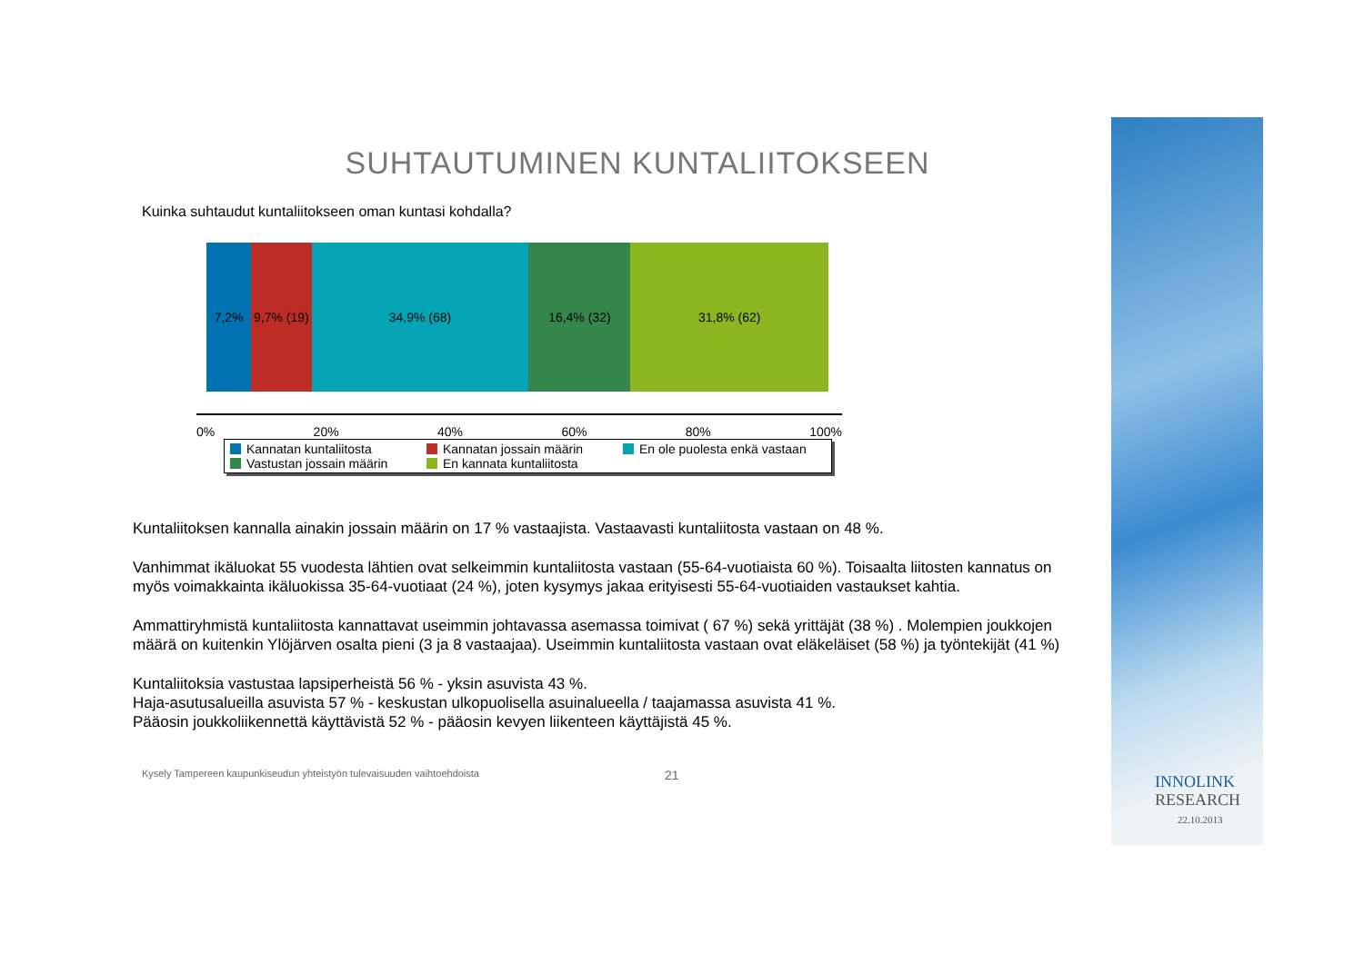INNOLINK
RESEARCH
22.10.2013
SUHTAUTUMINEN KUNTALIITOKSEEN
Kuinka suhtaudut kuntaliitokseen oman kuntasi kohdalla?
7,2% 9,7% (19) 34,9% (68) 16,4% (32) 31,8% (62)
0% 20% 40% 60% 80% 100%
Kannatan kuntaliitosta
Kannatan jossain määrin
En ole puolesta enkä vastaan
Vastustan jossain määrin
En kannata kuntaliitosta
Kuntaliitoksen kannalla ainakin jossain määrin on 17 % vastaajista. Vastaavasti kuntaliitosta vastaan on 48 %.
Vanhimmat ikäluokat 55 vuodesta lähtien ovat selkeimmin kuntaliitosta vastaan (55-64-vuotiaista 60 %). Toisaalta liitosten kannatus on myös voimakkainta ikäluokissa 35-64-vuotiaat (24 %), joten kysymys jakaa erityisesti 55-64-vuotiaiden vastaukset kahtia.
Ammattiryhmistä kuntaliitosta kannattavat useimmin johtavassa asemassa toimivat ( 67 %) sekä yrittäjät (38 %) . Molempien joukkojen määrä on kuitenkin Ylöjärven osalta pieni (3 ja 8 vastaajaa). Useimmin kuntaliitosta vastaan ovat eläkeläiset (58 %) ja työntekijät (41 %)
Kuntaliitoksia vastustaa lapsiperheistä 56 % - yksin asuvista 43 %.
Haja-asutusalueilla asuvista 57 % - keskustan ulkopuolisella asuinalueella / taajamassa asuvista 41 %.
Pääosin joukkoliikennettä käyttävistä 52 % - pääosin kevyen liikenteen käyttäjistä 45 %.
Kysely Tampereen kaupunkiseudun yhteistyön tulevaisuuden vaihtoehdoista 21